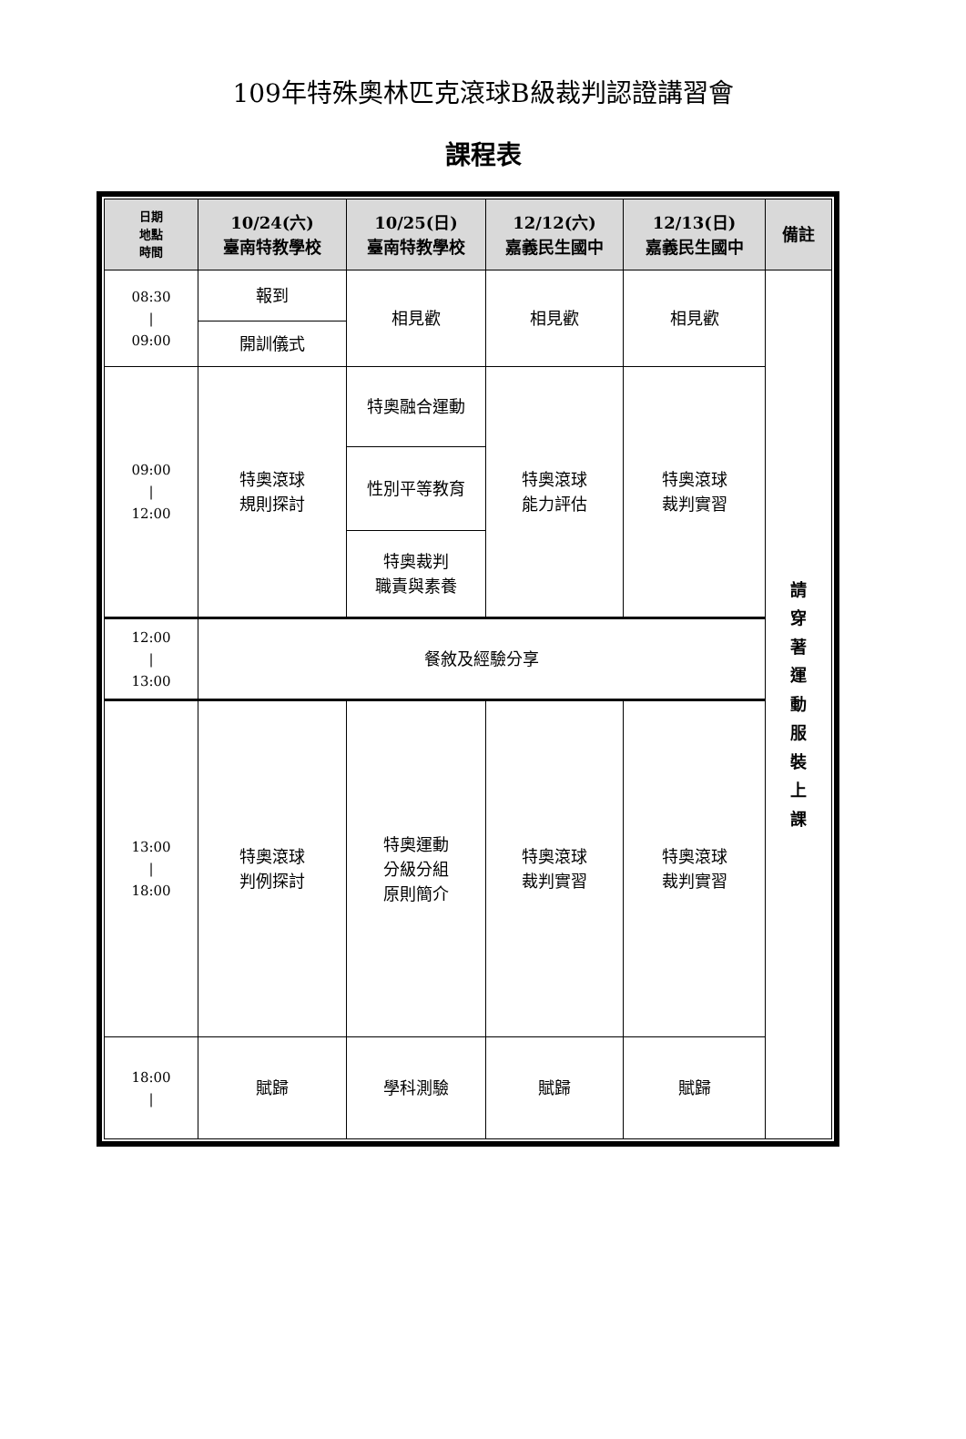109年特殊奧林匹克滾球B級裁判認證講習會
課程表
| 日期 地點 時間 | 10/24(六) 臺南特教學校 | 10/25(日) 臺南特教學校 | 12/12(六) 嘉義民生國中 | 12/13(日) 嘉義民生國中 | 備註 |
| --- | --- | --- | --- | --- | --- |
| 08:30 / 09:00 | 報到 | 相見歡 | 相見歡 | 相見歡 | 請 穿 著 運 動 服 裝 上 課 |
| | 開訓儀式 | | | | |
| 09:00 / 12:00 | 特奧滾球 規則探討 | 特奧融合運動 | 特奧滾球 能力評估 | 特奧滾球 裁判實習 | |
| | | 性別平等教育 | | | |
| | | 特奧裁判 職責與素養 | | | |
| 12:00 / 13:00 | 餐敘及經驗分享 | | | | |
| 13:00 / 18:00 | 特奧滾球 判例探討 | 特奧運動 分級分組 原則簡介 | 特奧滾球 裁判實習 | 特奧滾球 裁判實習 | |
| 18:00 / | 賦歸 | 學科測驗 | 賦歸 | 賦歸 | |